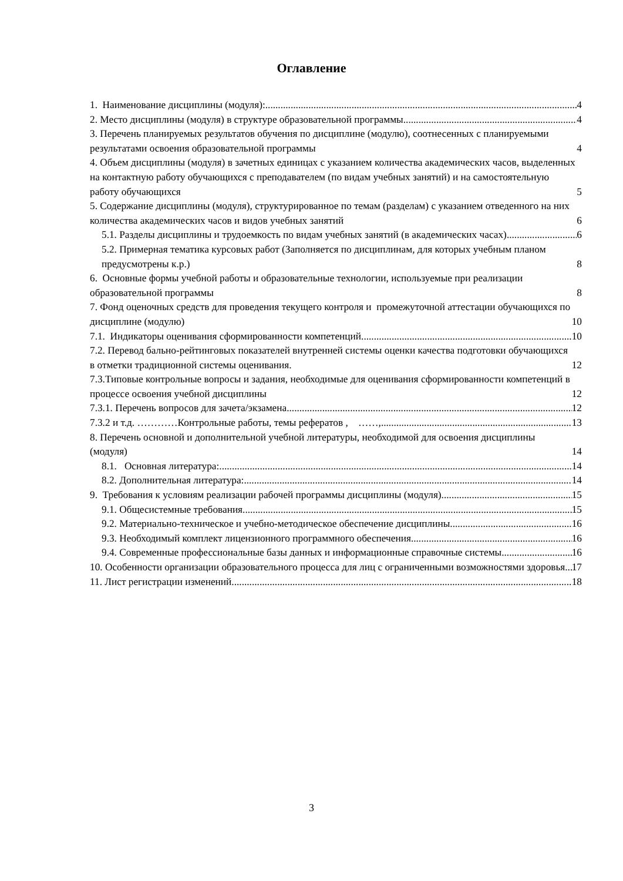Оглавление
1. Наименование дисциплины (модуля): 4
2. Место дисциплины (модуля) в структуре образовательной программы 4
3. Перечень планируемых результатов обучения по дисциплине (модулю), соотнесенных с планируемыми результатами освоения образовательной программы 4
4. Объем дисциплины (модуля) в зачетных единицах с указанием количества академических часов, выделенных на контактную работу обучающихся с преподавателем (по видам учебных занятий) и на самостоятельную работу обучающихся 5
5. Содержание дисциплины (модуля), структурированное по темам (разделам) с указанием отведенного на них количества академических часов и видов учебных занятий 6
5.1. Разделы дисциплины и трудоемкость по видам учебных занятий (в академических часах) 6
5.2. Примерная тематика курсовых работ (Заполняется по дисциплинам, для которых учебным планом предусмотрены к.р.) 8
6. Основные формы учебной работы и образовательные технологии, используемые при реализации образовательной программы 8
7. Фонд оценочных средств для проведения текущего контроля и промежуточной аттестации обучающихся по дисциплине (модулю) 10
7.1. Индикаторы оценивания сформированности компетенций 10
7.2. Перевод бально-рейтинговых показателей внутренней системы оценки качества подготовки обучающихся в отметки традиционной системы оценивания. 12
7.3.Типовые контрольные вопросы и задания, необходимые для оценивания сформированности компетенций в процессе освоения учебной дисциплины 12
7.3.1. Перечень вопросов для зачета/экзамена 12
7.3.2 и т.д. …………Контрольные работы, темы рефератов , ……, 13
8. Перечень основной и дополнительной учебной литературы, необходимой для освоения дисциплины (модуля) 14
8.1. Основная литература: 14
8.2. Дополнительная литература: 14
9. Требования к условиям реализации рабочей программы дисциплины (модуля) 15
9.1. Общесистемные требования 15
9.2. Материально-техническое и учебно-методическое обеспечение дисциплины 16
9.3. Необходимый комплект лицензионного программного обеспечения 16
9.4. Современные профессиональные базы данных и информационные справочные системы 16
10. Особенности организации образовательного процесса для лиц с ограниченными возможностями здоровья. 17
11. Лист регистрации изменений 18
3